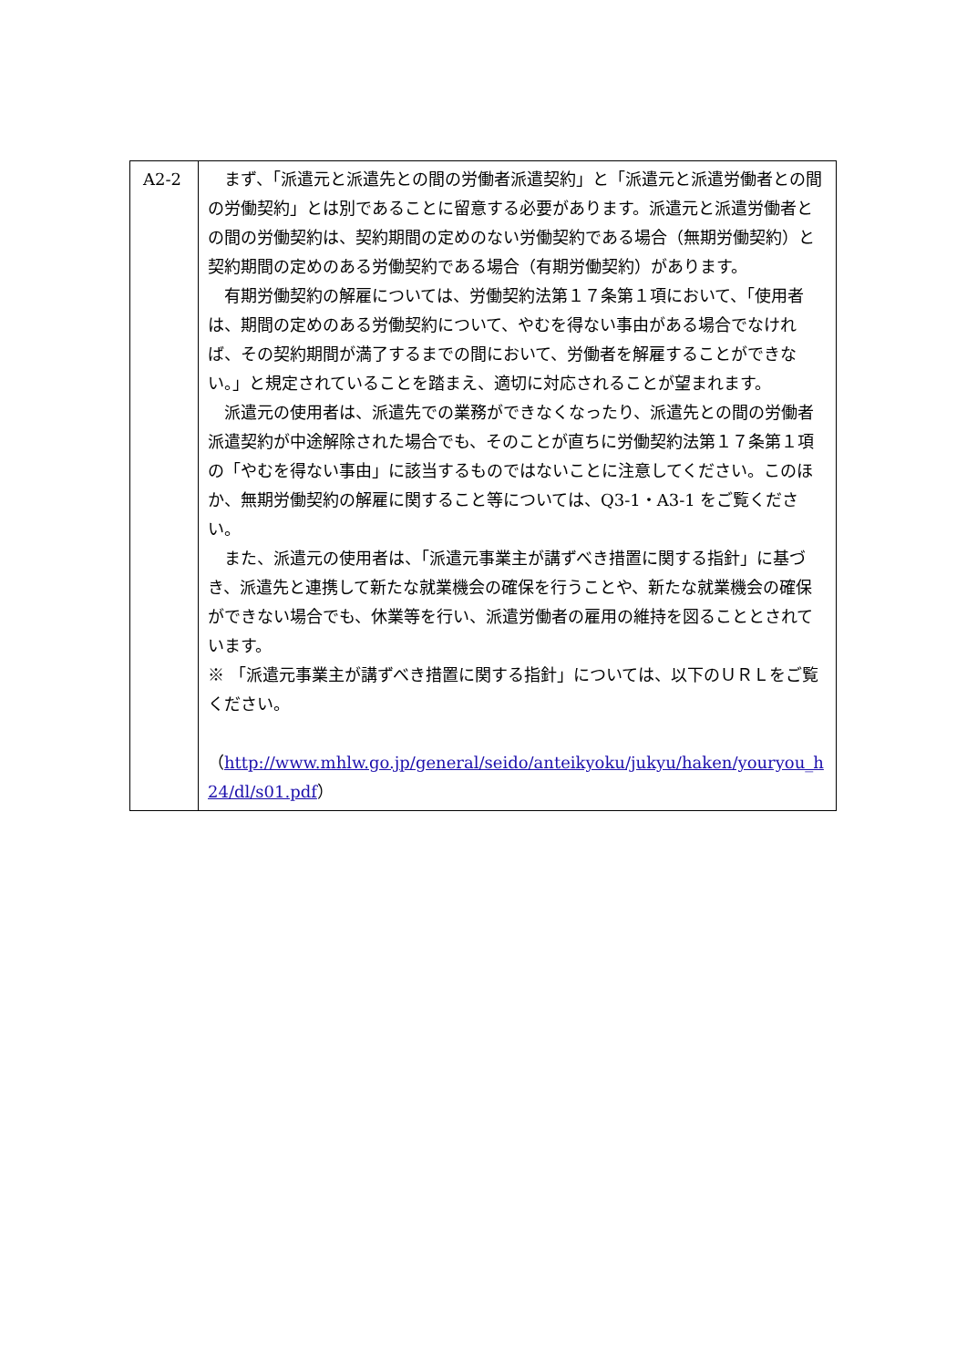| A2-2 | まず、「派遣元と派遣先との間の労働者派遣契約」と「派遣元と派遣労働者との間の労働契約」とは別であることに留意する必要があります。派遣元と派遣労働者との間の労働契約は、契約期間の定めのない労働契約である場合（無期労働契約）と契約期間の定めのある労働契約である場合（有期労働契約）があります。 有期労働契約の解雇については、労働契約法第１７条第１項において、「使用者は、期間の定めのある労働契約について、やむを得ない事由がある場合でなければ、その契約期間が満了するまでの間において、労働者を解雇することができない。」と規定されていることを踏まえ、適切に対応されることが望まれます。 派遣元の使用者は、派遣先での業務ができなくなったり、派遣先との間の労働者派遣契約が中途解除された場合でも、そのことが直ちに労働契約法第１７条第１項の「やむを得ない事由」に該当するものではないことに注意してください。このほか、無期労働契約の解雇に関すること等については、Q3-1・A3-1 をご覧ください。 また、派遣元の使用者は、「派遣元事業主が講ずべき措置に関する指針」に基づき、派遣先と連携して新たな就業機会の確保を行うことや、新たな就業機会の確保ができない場合でも、休業等を行い、派遣労働者の雇用の維持を図ることとされています。 ※ 「派遣元事業主が講ずべき措置に関する指針」については、以下のＵＲＬをご覧ください。 （ http://www.mhlw.go.jp/general/seido/anteikyoku/jukyu/haken/youryou_h24/dl/s01.pdf ） |